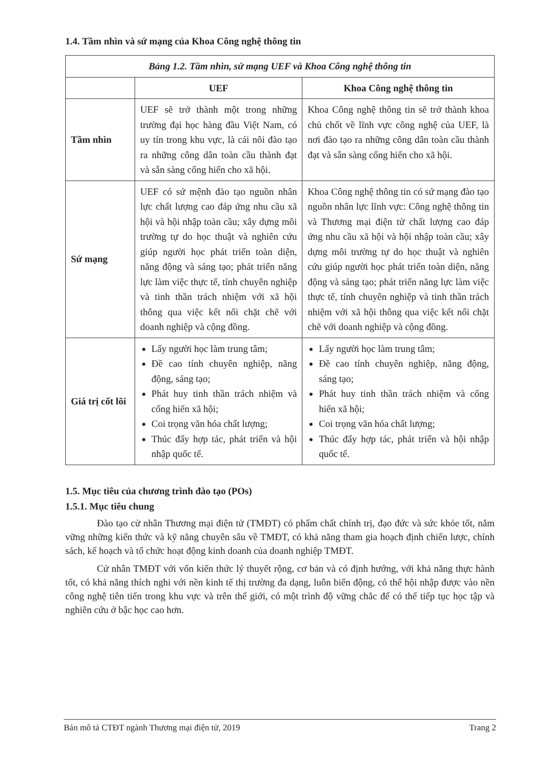1.4. Tầm nhìn và sứ mạng của Khoa Công nghệ thông tin
| Bảng 1.2. Tầm nhìn, sứ mạng UEF và Khoa Công nghệ thông tin | | |
| --- | --- | --- |
| | UEF | Khoa Công nghệ thông tin |
| Tầm nhìn | UEF sẽ trở thành một trong những trường đại học hàng đầu Việt Nam, có uy tín trong khu vực, là cái nôi đào tạo ra những công dân toàn cầu thành đạt và sẵn sàng cống hiến cho xã hội. | Khoa Công nghệ thông tin sẽ trở thành khoa chủ chốt về lĩnh vực công nghệ của UEF, là nơi đào tạo ra những công dân toàn cầu thành đạt và sẵn sàng cống hiến cho xã hội. |
| Sứ mạng | UEF có sứ mệnh đào tạo nguồn nhân lực chất lượng cao đáp ứng nhu cầu xã hội và hội nhập toàn cầu; xây dựng môi trường tự do học thuật và nghiên cứu giúp người học phát triển toàn diện, năng động và sáng tạo; phát triển năng lực làm việc thực tế, tính chuyên nghiệp và tinh thần trách nhiệm với xã hội thông qua việc kết nối chặt chẽ với doanh nghiệp và cộng đồng. | Khoa Công nghệ thông tin có sứ mạng đào tạo nguồn nhân lực lĩnh vực: Công nghệ thông tin và Thương mại điện tử chất lượng cao đáp ứng nhu cầu xã hội và hội nhập toàn cầu; xây dựng môi trường tự do học thuật và nghiên cứu giúp người học phát triển toàn diện, năng động và sáng tạo; phát triển năng lực làm việc thực tế, tính chuyên nghiệp và tinh thần trách nhiệm với xã hội thông qua việc kết nối chặt chẽ với doanh nghiệp và cộng đồng. |
| Giá trị cốt lõi | Lấy người học làm trung tâm; Đề cao tính chuyên nghiệp, năng động, sáng tạo; Phát huy tinh thần trách nhiệm và cống hiến xã hội; Coi trọng văn hóa chất lượng; Thúc đẩy hợp tác, phát triển và hội nhập quốc tế. | Lấy người học làm trung tâm; Đề cao tính chuyên nghiệp, năng động, sáng tạo; Phát huy tinh thần trách nhiệm và cống hiến xã hội; Coi trọng văn hóa chất lượng; Thúc đẩy hợp tác, phát triển và hội nhập quốc tế. |
1.5. Mục tiêu của chương trình đào tạo (POs)
1.5.1. Mục tiêu chung
Đào tạo cử nhân Thương mại điện tử (TMĐT) có phẩm chất chính trị, đạo đức và sức khỏe tốt, nắm vững những kiến thức và kỹ năng chuyên sâu về TMĐT, có khả năng tham gia hoạch định chiến lược, chính sách, kế hoạch và tổ chức hoạt động kinh doanh của doanh nghiệp TMĐT.
Cử nhân TMĐT với vốn kiến thức lý thuyết rộng, cơ bản và có định hướng, với khả năng thực hành tốt, có khả năng thích nghi với nền kinh tế thị trường đa dạng, luôn biến động, có thể hội nhập được vào nền công nghệ tiên tiến trong khu vực và trên thế giới, có một trình độ vững chắc để có thể tiếp tục học tập và nghiên cứu ở bậc học cao hơn.
Bản mô tả CTĐT ngành Thương mại điện tử, 2019 Trang 2